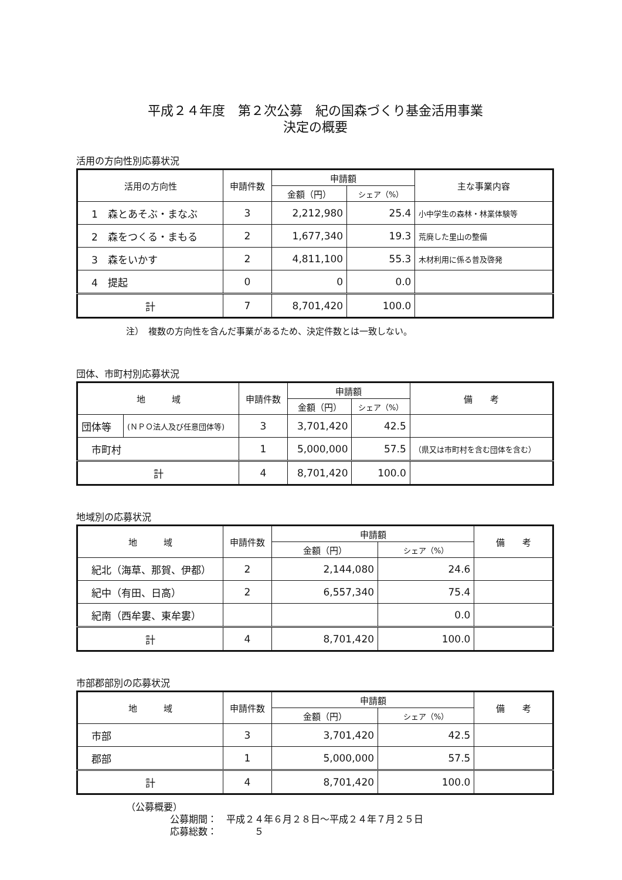平成２４年度　第２次公募　紀の国森づくり基金活用事業
決定の概要
活用の方向性別応募状況
| 活用の方向性 | 申請件数 | 申請額 | | 主な事業内容 |
| --- | --- | --- | --- | --- |
| | | 金額（円） | シェア（%） | |
| 1 森とあそぶ・まなぶ | 3 | 2,212,980 | 25.4 | 小中学生の森林・林業体験等 |
| 2 森をつくる・まもる | 2 | 1,677,340 | 19.3 | 荒廃した里山の整備 |
| 3 森をいかす | 2 | 4,811,100 | 55.3 | 木材利用に係る普及啓発 |
| 4 提起 | 0 | 0 | 0.0 | |
| 計 | 7 | 8,701,420 | 100.0 | |
注）　複数の方向性を含んだ事業があるため、決定件数とは一致しない。
団体、市町村別応募状況
| 地 域 | | 申請件数 | 申請額 | | 備 考 |
| --- | --- | --- | --- | --- | --- |
| | | | 金額（円） | シェア（%） | |
| 団体等 | (ＮＰＯ法人及び任意団体等) | 3 | 3,701,420 | 42.5 | |
| 市町村 | | 1 | 5,000,000 | 57.5 | （県又は市町村を含む団体を含む） |
| 計 | | 4 | 8,701,420 | 100.0 | |
地域別の応募状況
| 地 域 | 申請件数 | 申請額 | | 備 考 |
| --- | --- | --- | --- | --- |
| | | 金額（円） | シェア（%） | |
| 紀北（海草、那賀、伊都） | 2 | 2,144,080 | 24.6 | |
| 紀中（有田、日高） | 2 | 6,557,340 | 75.4 | |
| 紀南（西牟婁、東牟婁） | | | 0.0 | |
| 計 | 4 | 8,701,420 | 100.0 | |
市部郡部別の応募状況
| 地 域 | 申請件数 | 申請額 | | 備 考 |
| --- | --- | --- | --- | --- |
| | | 金額（円） | シェア（%） | |
| 市部 | 3 | 3,701,420 | 42.5 | |
| 郡部 | 1 | 5,000,000 | 57.5 | |
| 計 | 4 | 8,701,420 | 100.0 | |
（公募概要）
公募期間：　平成２４年６月２８日～平成２４年７月２５日
応募総数：　　　　５